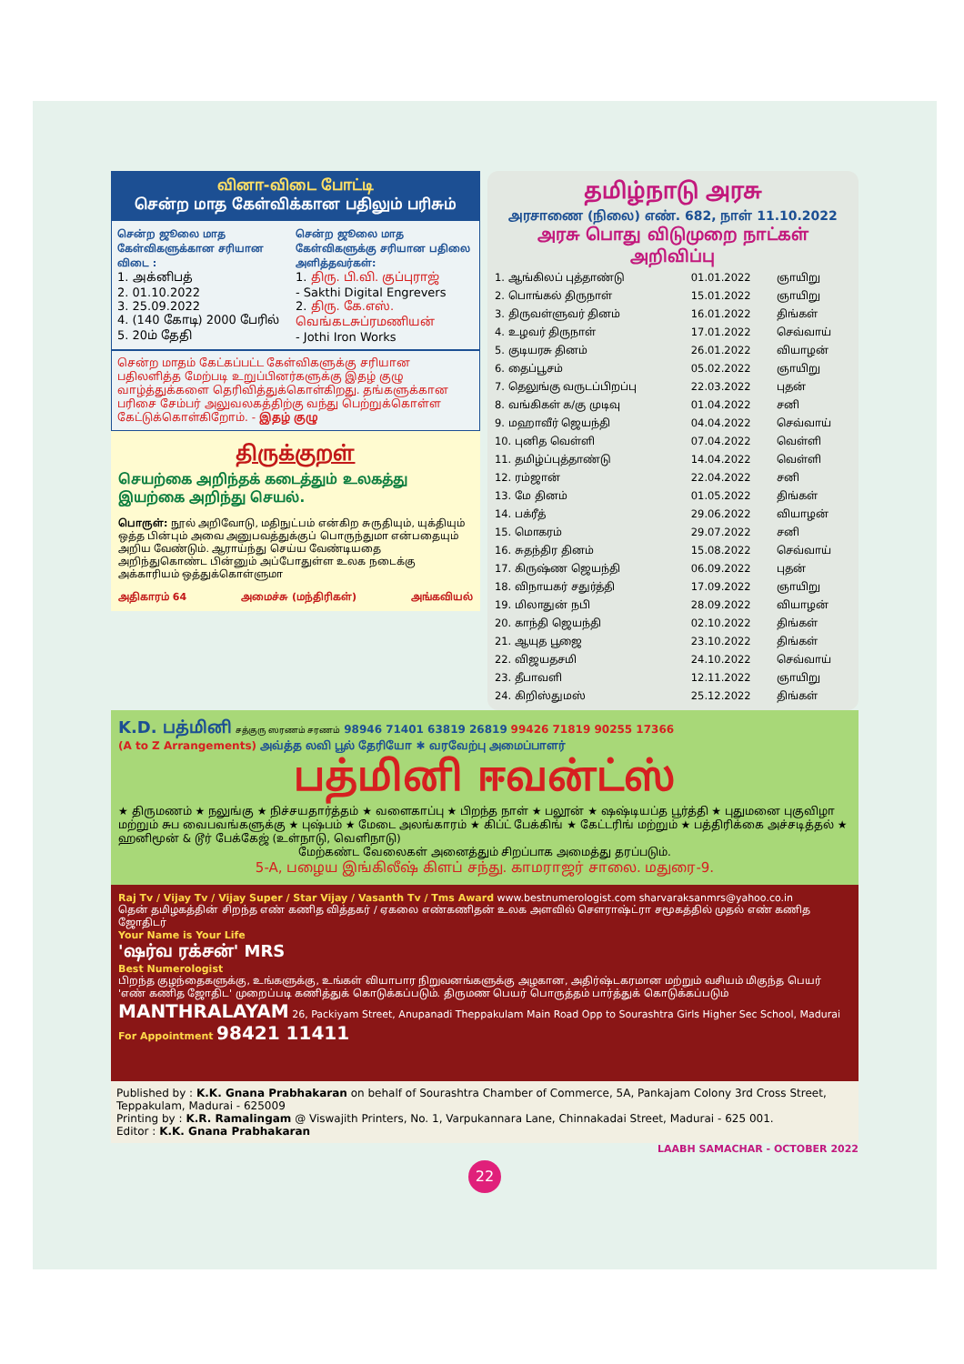வினா-விடை போட்டி
சென்ற மாத கேள்விக்கான பதிலும் பரிசும்
சென்ற ஜூலை மாத கேள்விகளுக்கான சரியான விடை :
1. அக்னிபத்
2. 01.10.2022
3. 25.09.2022
4. (140 கோடி) 2000 பேரில்
5. 20ம் தேதி
சென்ற ஜூலை மாத கேள்விகளுக்கு சரியான பதிலை அளித்தவர்கள்:
1. திரு. பி.வி. குப்புராஜ்
- Sakthi Digital Engrevers
2. திரு. கே.எஸ். வெங்கடசுப்ரமணியன்
- Jothi Iron Works
சென்ற மாதம் கேட்கப்பட்ட கேள்விகளுக்கு சரியான பதிலளித்த மேற்படி உறுப்பினர்களுக்கு இதழ் குழு வாழ்த்துக்களை தெரிவித்துக்கொள்கிறது. தங்களுக்கான பரிசை சேம்பர் அலுவலகத்திற்கு வந்து பெற்றுக்கொள்ள கேட்டுக்கொள்கிறோம். - இதழ் குழு
திருக்குறள்
செயற்கை அறிந்தக் கடைத்தும் உலகத்து
இயற்கை அறிந்து செயல்.
பொருள்: நூல் அறிவோடு, மதிநுட்பம் என்கிற சுருதியும், யுக்தியும் ஒத்த பின்பும் அவை அனுபவத்துக்குப் பொருந்துமா என்பதையும் அறிய வேண்டும். ஆராய்ந்து செய்ய வேண்டியதை அறிந்துகொண்ட பின்னும் அப்போதுள்ள உலக நடைக்கு அக்காரியம் ஒத்துக்கொள்ளுமா
அதிகாரம் 64 அமைச்சு (மந்திரிகள்) அங்கவியல்
தமிழ்நாடு அரசு
அரசாணை (நிலை) எண். 682, நாள் 11.10.2022
அரசு பொது விடுமுறை நாட்கள் அறிவிப்பு
| 1. ஆங்கிலப் புத்தாண்டு | 01.01.2022 | ஞாயிறு |
| 2. பொங்கல் திருநாள் | 15.01.2022 | ஞாயிறு |
| 3. திருவள்ளுவர் தினம் | 16.01.2022 | திங்கள் |
| 4. உழவர் திருநாள் | 17.01.2022 | செவ்வாய் |
| 5. குடியரசு தினம் | 26.01.2022 | வியாழன் |
| 6. தைப்பூசம் | 05.02.2022 | ஞாயிறு |
| 7. தெலுங்கு வருடப்பிறப்பு | 22.03.2022 | புதன் |
| 8. வங்கிகள் க/கு முடிவு | 01.04.2022 | சனி |
| 9. மஹாவீர் ஜெயந்தி | 04.04.2022 | செவ்வாய் |
| 10. புனித வெள்ளி | 07.04.2022 | வெள்ளி |
| 11. தமிழ்ப்புத்தாண்டு | 14.04.2022 | வெள்ளி |
| 12. ரம்ஜான் | 22.04.2022 | சனி |
| 13. மே தினம் | 01.05.2022 | திங்கள் |
| 14. பக்ரீத் | 29.06.2022 | வியாழன் |
| 15. மொகரம் | 29.07.2022 | சனி |
| 16. சுதந்திர தினம் | 15.08.2022 | செவ்வாய் |
| 17. கிருஷ்ண ஜெயந்தி | 06.09.2022 | புதன் |
| 18. விநாயகர் சதுர்த்தி | 17.09.2022 | ஞாயிறு |
| 19. மிலாதுன் நபி | 28.09.2022 | வியாழன் |
| 20. காந்தி ஜெயந்தி | 02.10.2022 | திங்கள் |
| 21. ஆயுத பூஜை | 23.10.2022 | திங்கள் |
| 22. விஜயதசமி | 24.10.2022 | செவ்வாய் |
| 23. தீபாவளி | 12.11.2022 | ஞாயிறு |
| 24. கிறிஸ்துமஸ் | 25.12.2022 | திங்கள் |
K.D. பத்மினி சத்குரு ஸரணம் சரணம் 98946 71401 63819 26819 99426 71819 90255 17366
(A to Z Arrangements) அவ்த்த லவி பூல் தேரியோ ✱ வரவேற்பு அமைப்பாளர்
பத்மினி ஈவன்ட்ஸ்
★ திருமணம் ★ நலுங்கு ★ நிச்சயதார்த்தம் ★ வளைகாப்பு ★ பிறந்த நாள் ★ பலூன் ★ ஷஷ்டியப்த பூர்த்தி ★ புதுமனை புகுவிழா மற்றும் சுப வைபவங்களுக்கு ★ புஷ்பம் ★ மேடை அலங்காரம் ★ கிப்ட் பேக்கிங் ★ கேட்டரிங் மற்றும் ★ பத்திரிக்கை அச்சடித்தல் ★ ஹனிமூன் & டூர் பேக்கேஜ் (உள்நாடு, வெளிநாடு)
மேற்கண்ட வேலைகள் அனைத்தும் சிறப்பாக அமைத்து தரப்படும்.
5-A, பழைய இங்கிலீஷ் கிளப் சந்து. காமராஜர் சாலை. மதுரை-9.
Raj Tv / Vijay Tv / Vijay Super / Star Vijay / Vasanth Tv / Tms Award www.bestnumerologist.com sharvaraksanmrs@yahoo.co.in
தென் தமிழகத்தின் சிறந்த எண் கணித வித்தகர் / ஏகலை எண்கணிதன் உலக அளவில் செளராஷ்ட்ரா சமூகத்தில் முதல் எண் கணித ஜோதிடர்
Your Name is Your Life
'ஷர்வ ரக்சன்' MRS
Best Numerologist
பிறந்த குழந்தைகளுக்கு, உங்களுக்கு, உங்கள் வியாபார நிறுவனங்களுக்கு அழகான, அதிர்ஷ்டகரமான மற்றும் வசியம் மிகுந்த பெயர் 'எண் கணித ஜோதிட' முறைப்படி கணித்துக் கொடுக்கப்படும். திருமண பெயர் பொருத்தம் பார்த்துக் கொடுக்கப்படும்
MANTHRALAYAM 26, Packiyam Street, Anupanadi Theppakulam Main Road Opp to Sourashtra Girls Higher Sec School, Madurai For Appointment 98421 11411
Published by : K.K. Gnana Prabhakaran on behalf of Sourashtra Chamber of Commerce, 5A, Pankajam Colony 3rd Cross Street, Teppakulam, Madurai - 625009
Printing by : K.R. Ramalingam @ Viswajith Printers, No. 1, Varpukannara Lane, Chinnakadai Street, Madurai - 625 001.
Editor : K.K. Gnana Prabhakaran
LAABH SAMACHAR - OCTOBER 2022
22